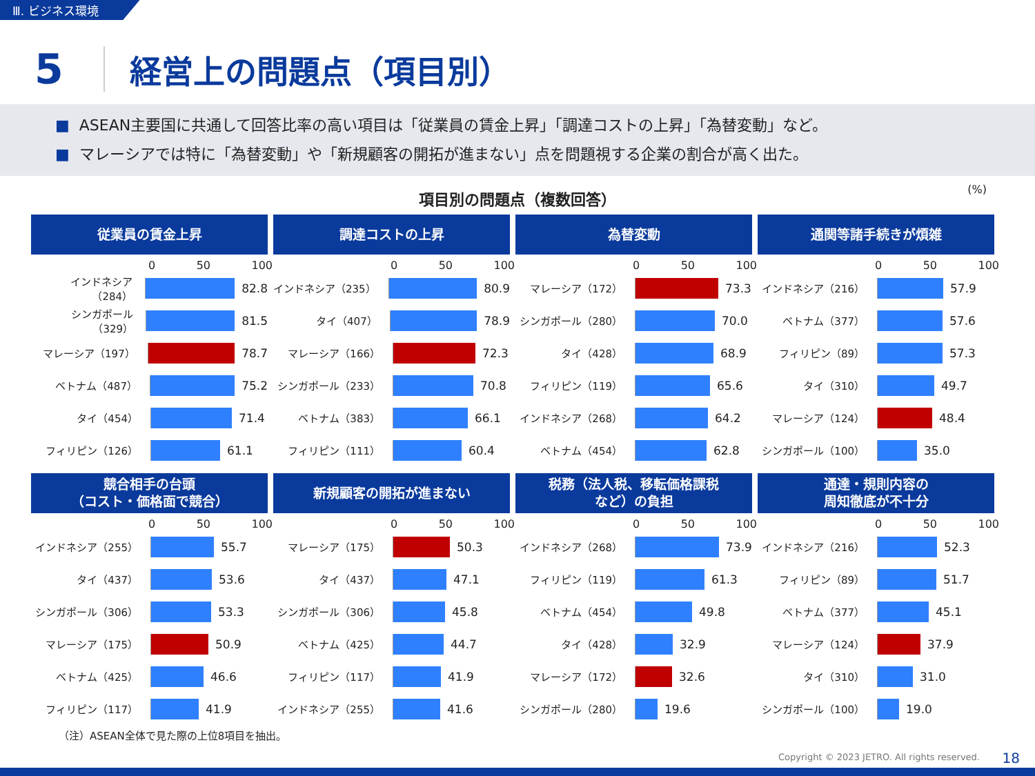Ⅲ. ビジネス環境
5
経営上の問題点（項目別）
■ ASEAN主要国に共通して回答比率の高い項目は「従業員の賃金上昇」「調達コストの上昇」「為替変動」など。
■ マレーシアでは特に「為替変動」や「新規顧客の開拓が進まない」点を問題視する企業の割合が高く出た。
項目別の問題点（複数回答）
(%)
従業員の賃金上昇
0 50 100
インドネシア（284） 82.8
シンガポール（329） 81.5
マレーシア（197） 78.7
ベトナム（487） 75.2
タイ（454） 71.4
フィリピン（126） 61.1
調達コストの上昇
0 50 100
インドネシア（235） 80.9
タイ（407） 78.9
マレーシア（166） 72.3
シンガポール（233） 70.8
ベトナム（383） 66.1
フィリピン（111） 60.4
為替変動
0 50 100
マレーシア（172） 73.3
シンガポール（280） 70.0
タイ（428） 68.9
フィリピン（119） 65.6
インドネシア（268） 64.2
ベトナム（454） 62.8
通関等諸手続きが煩雑
0 50 100
インドネシア（216） 57.9
ベトナム（377） 57.6
フィリピン（89） 57.3
タイ（310） 49.7
マレーシア（124） 48.4
シンガポール（100） 35.0
競合相手の台頭
（コスト・価格面で競合）
0 50 100
インドネシア（255） 55.7
タイ（437） 53.6
シンガポール（306） 53.3
マレーシア（175） 50.9
ベトナム（425） 46.6
フィリピン（117） 41.9
新規顧客の開拓が進まない
0 50 100
マレーシア（175） 50.3
タイ（437） 47.1
シンガポール（306） 45.8
ベトナム（425） 44.7
フィリピン（117） 41.9
インドネシア（255） 41.6
税務（法人税、移転価格課税
など）の負担
0 50 100
インドネシア（268） 73.9
フィリピン（119） 61.3
ベトナム（454） 49.8
タイ（428） 32.9
マレーシア（172） 32.6
シンガポール（280） 19.6
通達・規則内容の
周知徹底が不十分
0 50 100
インドネシア（216） 52.3
フィリピン（89） 51.7
ベトナム（377） 45.1
マレーシア（124） 37.9
タイ（310） 31.0
シンガポール（100） 19.0
（注）ASEAN全体で見た際の上位8項目を抽出。
Copyright © 2023 JETRO. All rights reserved.
18